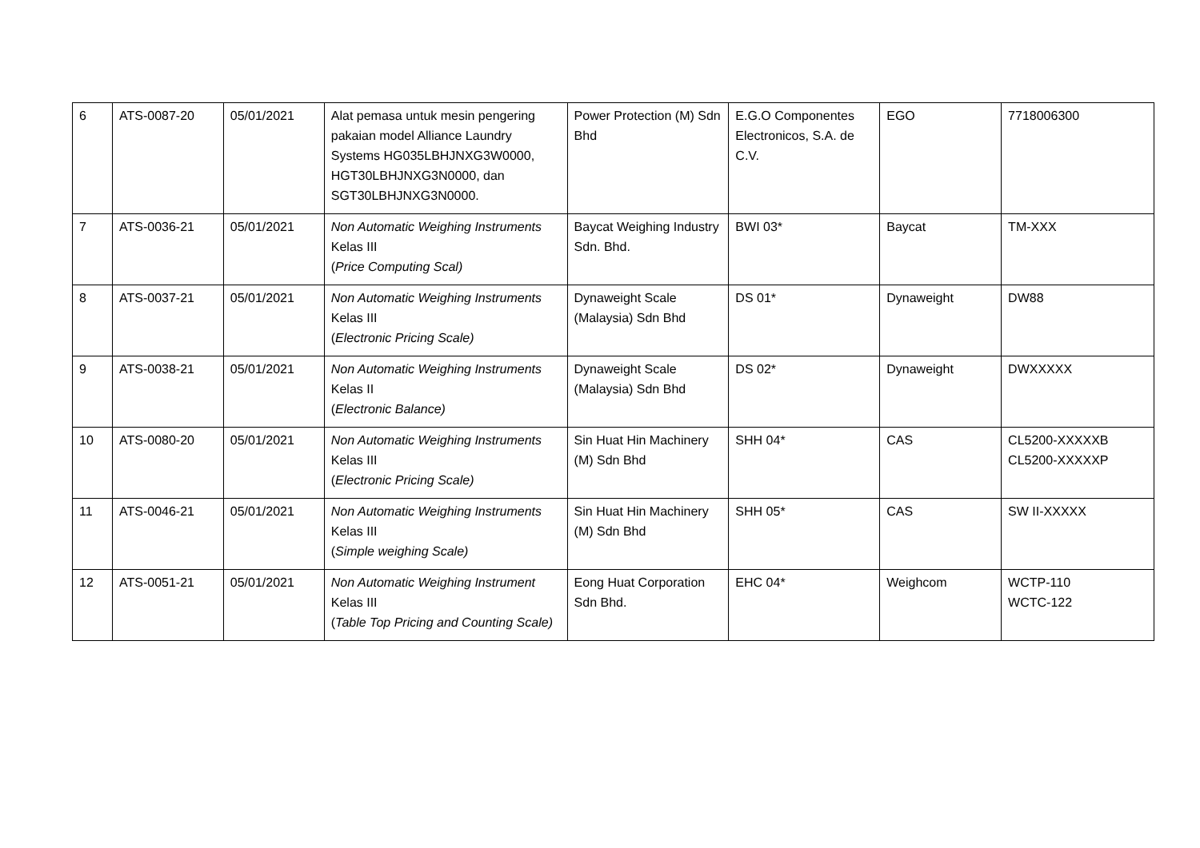| 6 | ATS-0087-20 | 05/01/2021 | Alat pemasa untuk mesin pengering pakaian model Alliance Laundry Systems HG035LBHJNXG3W0000, HGT30LBHJNXG3N0000, dan SGT30LBHJNXG3N0000. | Power Protection (M) Sdn Bhd | E.G.O Componentes Electronicos, S.A. de C.V. | EGO | 7718006300 |
| 7 | ATS-0036-21 | 05/01/2021 | Non Automatic Weighing Instruments Kelas III ( Price Computing Scal) | Baycat Weighing Industry Sdn. Bhd. | BWI 03* | Baycat | TM-XXX |
| 8 | ATS-0037-21 | 05/01/2021 | Non Automatic Weighing Instruments Kelas III ( Electronic Pricing Scale) | Dynaweight Scale (Malaysia) Sdn Bhd | DS 01* | Dynaweight | DW88 |
| 9 | ATS-0038-21 | 05/01/2021 | Non Automatic Weighing Instruments Kelas II ( Electronic Balance) | Dynaweight Scale (Malaysia) Sdn Bhd | DS 02* | Dynaweight | DWXXXXX |
| 10 | ATS-0080-20 | 05/01/2021 | Non Automatic Weighing Instruments Kelas III ( Electronic Pricing Scale) | Sin Huat Hin Machinery (M) Sdn Bhd | SHH 04* | CAS | CL5200-XXXXXB CL5200-XXXXXP |
| 11 | ATS-0046-21 | 05/01/2021 | Non Automatic Weighing Instruments Kelas III ( Simple weighing Scale) | Sin Huat Hin Machinery (M) Sdn Bhd | SHH 05* | CAS | SW II-XXXXX |
| 12 | ATS-0051-21 | 05/01/2021 | Non Automatic Weighing Instrument Kelas III ( Table Top Pricing and Counting Scale) | Eong Huat Corporation Sdn Bhd. | EHC 04* | Weighcom | WCTP-110 WCTC-122 |